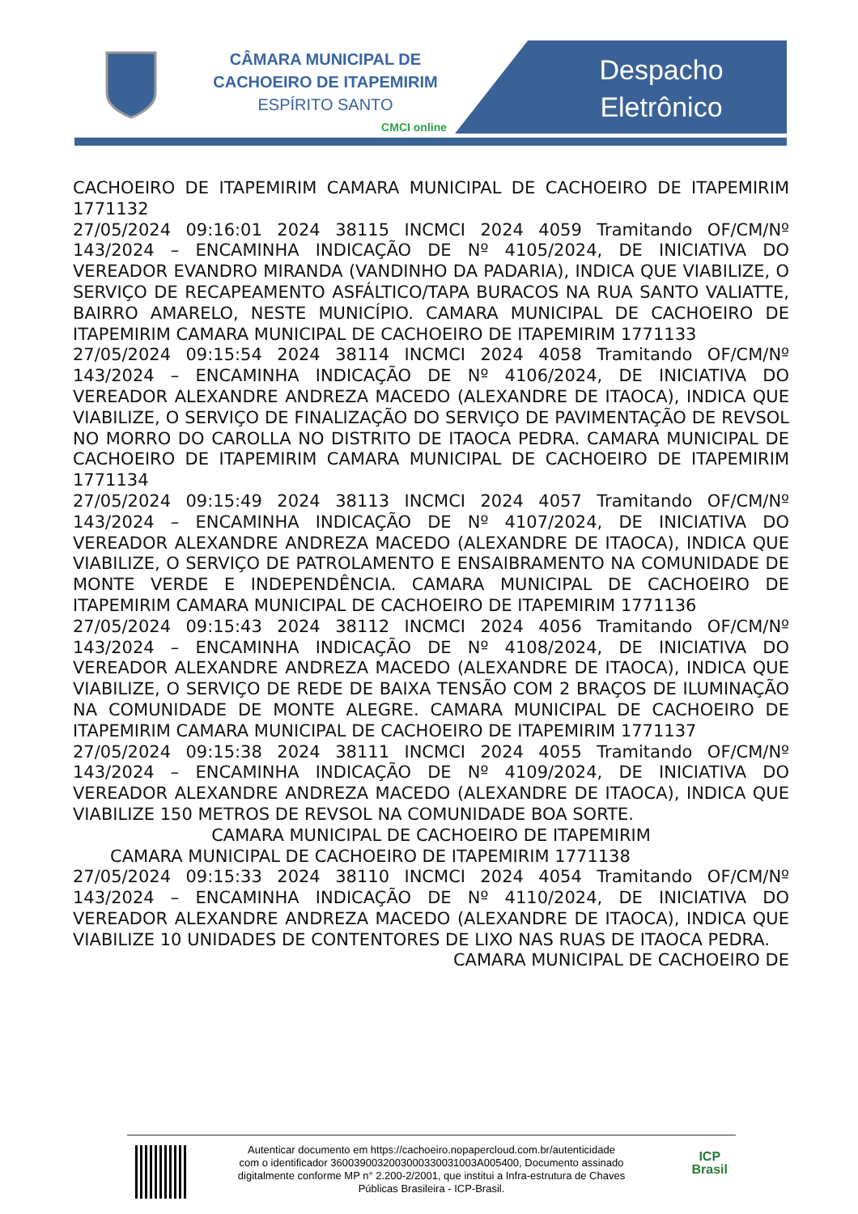CÂMARA MUNICIPAL DE
CACHOEIRO DE ITAPEMIRIM
ESPÍRITO SANTO
CMCI online
Despacho Eletrônico
CACHOEIRO DE ITAPEMIRIM CAMARA MUNICIPAL DE CACHOEIRO DE ITAPEMIRIM 1771132
27/05/2024 09:16:01 2024 38115 INCMCI 2024 4059 Tramitando OF/CM/Nº 143/2024 – ENCAMINHA INDICAÇÃO DE Nº 4105/2024, DE INICIATIVA DO VEREADOR EVANDRO MIRANDA (VANDINHO DA PADARIA), INDICA QUE VIABILIZE, O SERVIÇO DE RECAPEAMENTO ASFÁLTICO/TAPA BURACOS NA RUA SANTO VALIATTE, BAIRRO AMARELO, NESTE MUNICÍPIO. CAMARA MUNICIPAL DE CACHOEIRO DE ITAPEMIRIM CAMARA MUNICIPAL DE CACHOEIRO DE ITAPEMIRIM 1771133
27/05/2024 09:15:54 2024 38114 INCMCI 2024 4058 Tramitando OF/CM/Nº 143/2024 – ENCAMINHA INDICAÇÃO DE Nº 4106/2024, DE INICIATIVA DO VEREADOR ALEXANDRE ANDREZA MACEDO (ALEXANDRE DE ITAOCA), INDICA QUE VIABILIZE, O SERVIÇO DE FINALIZAÇÃO DO SERVIÇO DE PAVIMENTAÇÃO DE REVSOL NO MORRO DO CAROLLA NO DISTRITO DE ITAOCA PEDRA. CAMARA MUNICIPAL DE CACHOEIRO DE ITAPEMIRIM CAMARA MUNICIPAL DE CACHOEIRO DE ITAPEMIRIM 1771134
27/05/2024 09:15:49 2024 38113 INCMCI 2024 4057 Tramitando OF/CM/Nº 143/2024 – ENCAMINHA INDICAÇÃO DE Nº 4107/2024, DE INICIATIVA DO VEREADOR ALEXANDRE ANDREZA MACEDO (ALEXANDRE DE ITAOCA), INDICA QUE VIABILIZE, O SERVIÇO DE PATROLAMENTO E ENSAIBRAMENTO NA COMUNIDADE DE MONTE VERDE E INDEPENDÊNCIA. CAMARA MUNICIPAL DE CACHOEIRO DE ITAPEMIRIM CAMARA MUNICIPAL DE CACHOEIRO DE ITAPEMIRIM 1771136
27/05/2024 09:15:43 2024 38112 INCMCI 2024 4056 Tramitando OF/CM/Nº 143/2024 – ENCAMINHA INDICAÇÃO DE Nº 4108/2024, DE INICIATIVA DO VEREADOR ALEXANDRE ANDREZA MACEDO (ALEXANDRE DE ITAOCA), INDICA QUE VIABILIZE, O SERVIÇO DE REDE DE BAIXA TENSÃO COM 2 BRAÇOS DE ILUMINAÇÃO NA COMUNIDADE DE MONTE ALEGRE. CAMARA MUNICIPAL DE CACHOEIRO DE ITAPEMIRIM CAMARA MUNICIPAL DE CACHOEIRO DE ITAPEMIRIM 1771137
27/05/2024 09:15:38 2024 38111 INCMCI 2024 4055 Tramitando OF/CM/Nº 143/2024 – ENCAMINHA INDICAÇÃO DE Nº 4109/2024, DE INICIATIVA DO VEREADOR ALEXANDRE ANDREZA MACEDO (ALEXANDRE DE ITAOCA), INDICA QUE VIABILIZE 150 METROS DE REVSOL NA COMUNIDADE BOA SORTE.
CAMARA MUNICIPAL DE CACHOEIRO DE ITAPEMIRIM
CAMARA MUNICIPAL DE CACHOEIRO DE ITAPEMIRIM 1771138
27/05/2024 09:15:33 2024 38110 INCMCI 2024 4054 Tramitando OF/CM/Nº 143/2024 – ENCAMINHA INDICAÇÃO DE Nº 4110/2024, DE INICIATIVA DO VEREADOR ALEXANDRE ANDREZA MACEDO (ALEXANDRE DE ITAOCA), INDICA QUE VIABILIZE 10 UNIDADES DE CONTENTORES DE LIXO NAS RUAS DE ITAOCA PEDRA.
CAMARA MUNICIPAL DE CACHOEIRO DE
Autenticar documento em https://cachoeiro.nopapercloud.com.br/autenticidade
com o identificador 3600390032003000330031003A005400, Documento assinado
digitalmente conforme MP n° 2.200-2/2001, que institui a Infra-estrutura de Chaves
Públicas Brasileira - ICP-Brasil.
ICP
Brasil